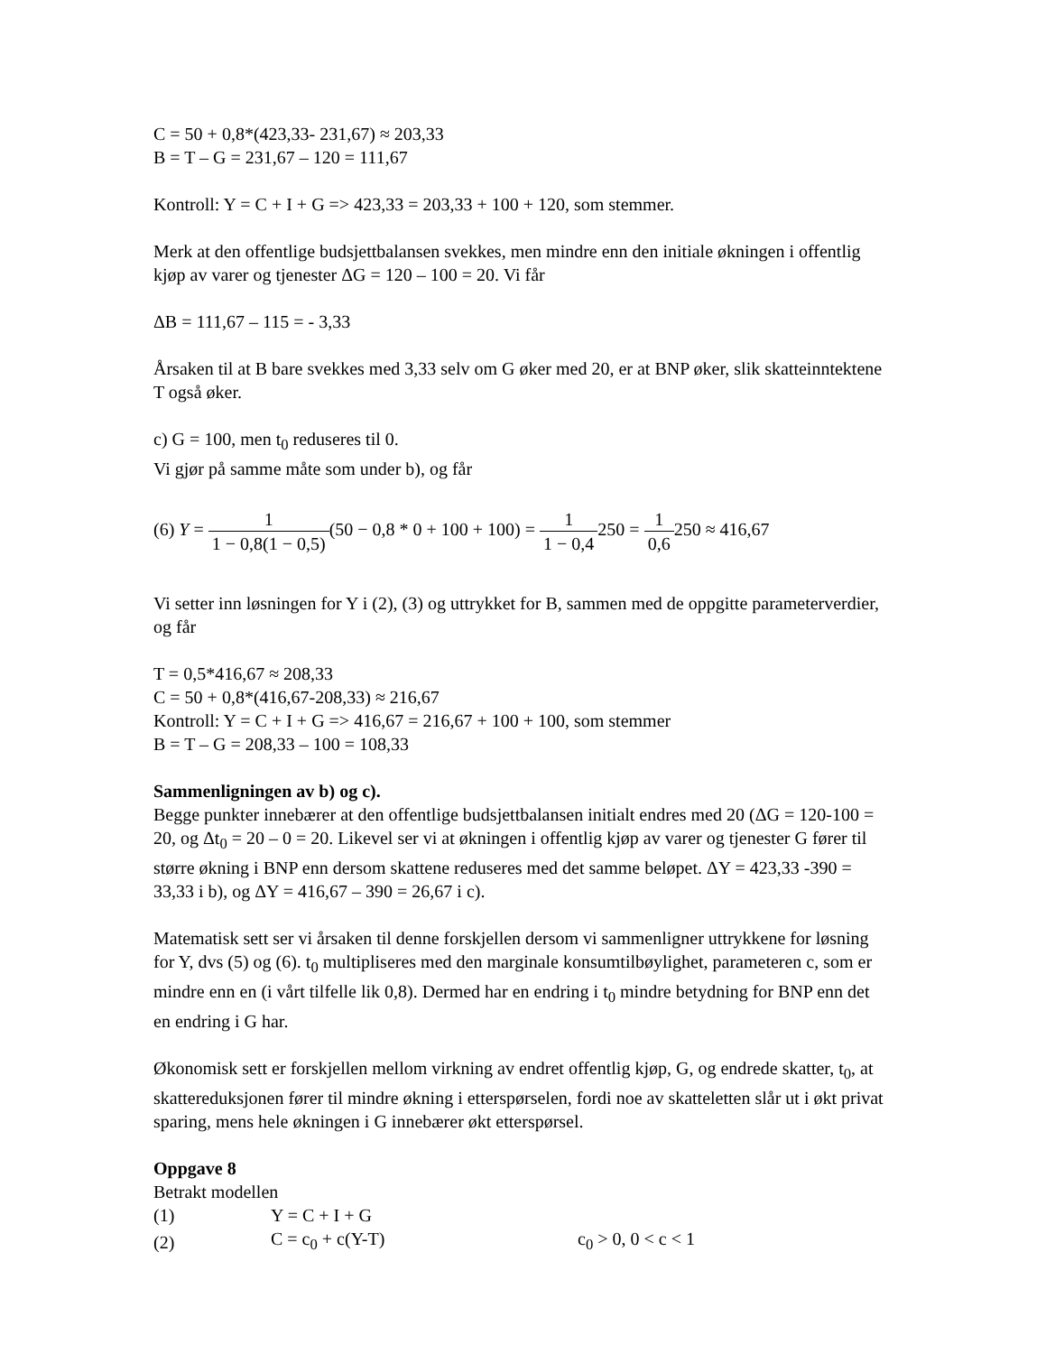C = 50 + 0,8*(423,33- 231,67) ≈ 203,33
B = T – G = 231,67 – 120 = 111,67
Kontroll: Y = C + I + G => 423,33 = 203,33 + 100 + 120, som stemmer.
Merk at den offentlige budsjettbalansen svekkes, men mindre enn den initiale økningen i offentlig kjøp av varer og tjenester ΔG = 120 – 100 = 20. Vi får
ΔB = 111,67 – 115 = - 3,33
Årsaken til at B bare svekkes med 3,33 selv om G øker med 20, er at BNP øker, slik skatteinntektene T også øker.
c) G = 100, men t<sub>0</sub> reduseres til 0.
Vi gjør på samme måte som under b), og får
(6) Y = 1 1 − 0,8(1 − 0,5)(50 − 0,8 * 0 + 100 + 100) = 1 1 − 0,4250 = 1 0,6250 ≈ 416,67
Vi setter inn løsningen for Y i (2), (3) og uttrykket for B, sammen med de oppgitte parameterverdier, og får
T = 0,5*416,67 ≈ 208,33
C = 50 + 0,8*(416,67-208,33) ≈ 216,67
Kontroll: Y = C + I + G => 416,67 = 216,67 + 100 + 100, som stemmer
B = T – G = 208,33 – 100 = 108,33
Sammenligningen av b) og c).
Begge punkter innebærer at den offentlige budsjettbalansen initialt endres med 20 (ΔG = 120-100 = 20, og Δt<sub>0</sub> = 20 – 0 = 20. Likevel ser vi at økningen i offentlig kjøp av varer og tjenester G fører til større økning i BNP enn dersom skattene reduseres med det samme beløpet. ΔY = 423,33 -390 = 33,33 i b), og ΔY = 416,67 – 390 = 26,67 i c).
Matematisk sett ser vi årsaken til denne forskjellen dersom vi sammenligner uttrykkene for løsning for Y, dvs (5) og (6). t<sub>0</sub> multipliseres med den marginale konsumtilbøylighet, parameteren c, som er mindre enn en (i vårt tilfelle lik 0,8). Dermed har en endring i t<sub>0</sub> mindre betydning for BNP enn det en endring i G har.
Økonomisk sett er forskjellen mellom virkning av endret offentlig kjøp, G, og endrede skatter, t<sub>0</sub>, at skattereduksjonen fører til mindre økning i etterspørselen, fordi noe av skatteletten slår ut i økt privat sparing, mens hele økningen i G innebærer økt etterspørsel.
Oppgave 8
Betrakt modellen
| (1) | Y = C + I + G | |
| (2) | C = c<sub>0</sub> + c(Y-T) | c<sub>0</sub> > 0, 0 < c < 1 |